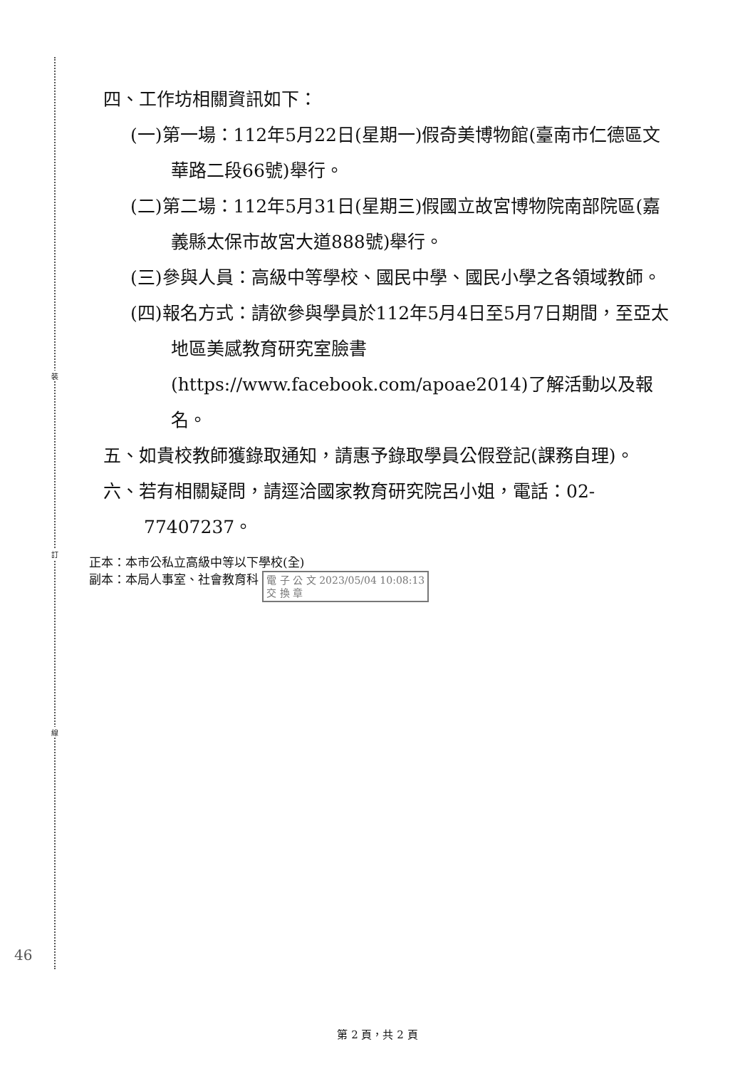裝
訂
線
四、工作坊相關資訊如下：
(一)第一場：112年5月22日(星期一)假奇美博物館(臺南市仁德區文華路二段66號)舉行。
(二)第二場：112年5月31日(星期三)假國立故宮博物院南部院區(嘉義縣太保市故宮大道888號)舉行。
(三)參與人員：高級中等學校、國民中學、國民小學之各領域教師。
(四)報名方式：請欲參與學員於112年5月4日至5月7日期間，至亞太地區美感教育研究室臉書(https://www.facebook.com/apoae2014)了解活動以及報名。
五、如貴校教師獲錄取通知，請惠予錄取學員公假登記(課務自理)。
六、若有相關疑問，請逕洽國家教育研究院呂小姐，電話：02-77407237。
正本：本市公私立高級中等以下學校(全)
副本：本局人事室、社會教育科 電 子 公 文 2023/05/04 10:08:13
交 換 章
46
第 2 頁，共 2 頁